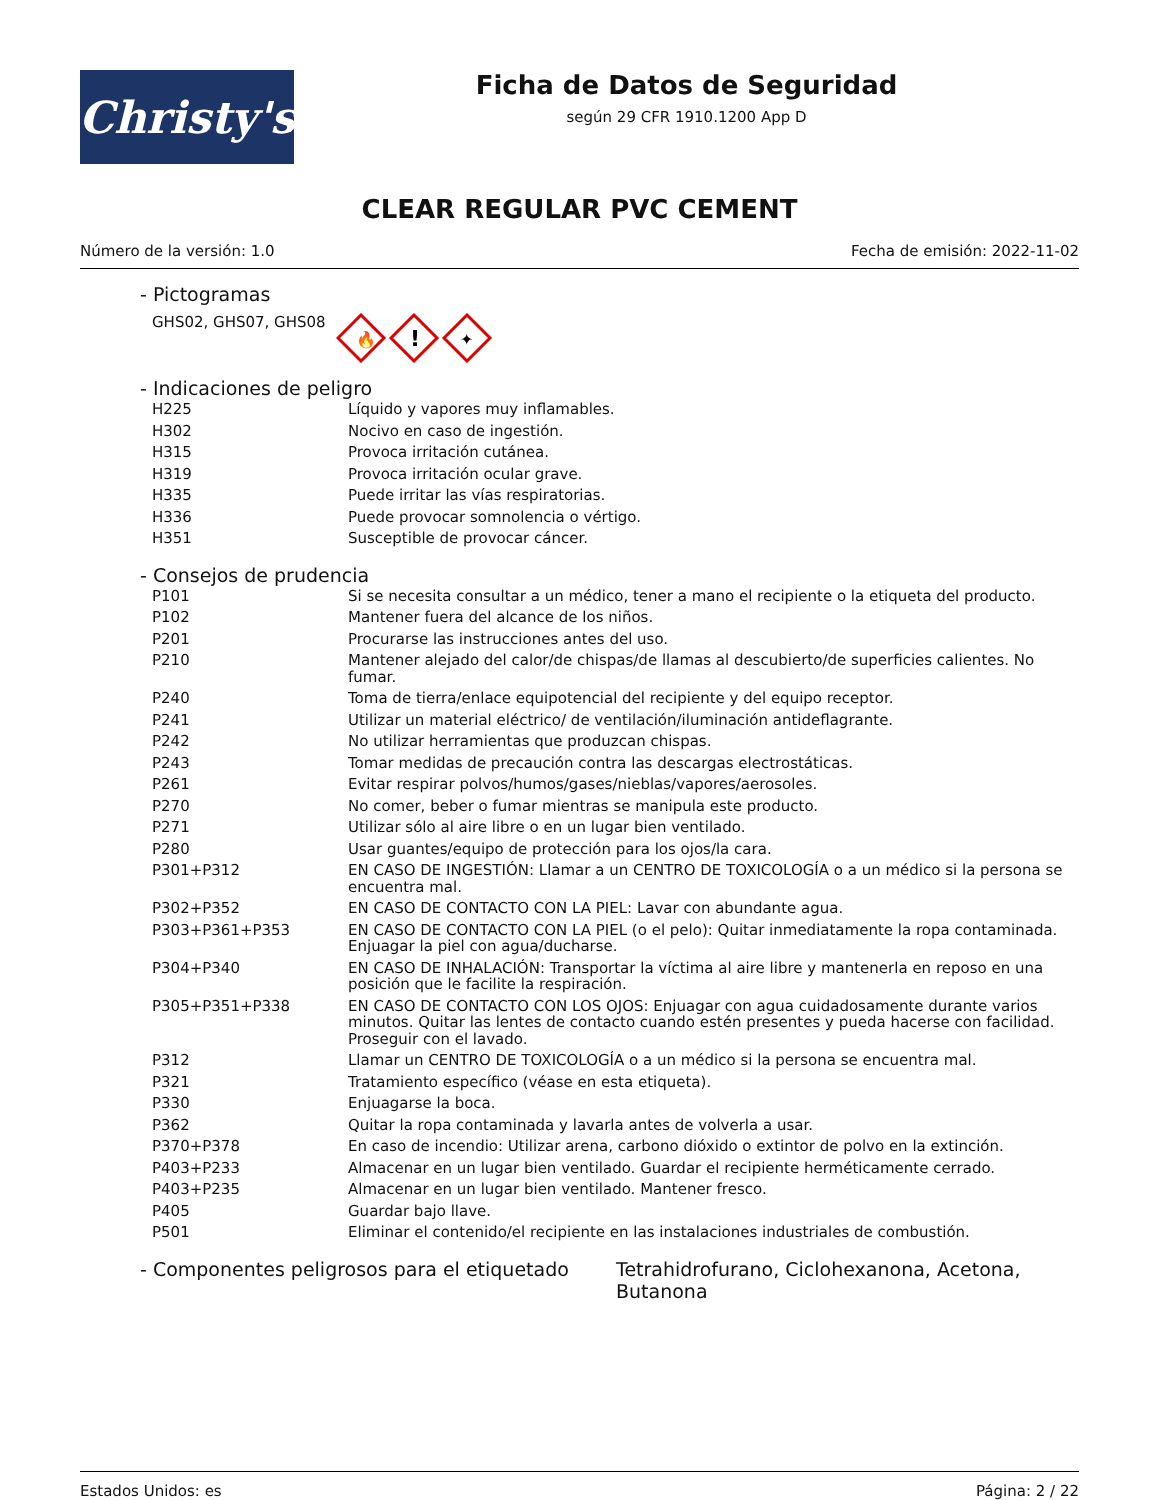Christy's
Ficha de Datos de Seguridad
según 29 CFR 1910.1200 App D
CLEAR REGULAR PVC CEMENT
Número de la versión: 1.0 Fecha de emisión: 2022-11-02
- Pictogramas
GHS02, GHS07, GHS08
🔥
!
✦
- Indicaciones de peligro
| H225 | Líquido y vapores muy inflamables. |
| H302 | Nocivo en caso de ingestión. |
| H315 | Provoca irritación cutánea. |
| H319 | Provoca irritación ocular grave. |
| H335 | Puede irritar las vías respiratorias. |
| H336 | Puede provocar somnolencia o vértigo. |
| H351 | Susceptible de provocar cáncer. |
- Consejos de prudencia
| P101 | Si se necesita consultar a un médico, tener a mano el recipiente o la etiqueta del producto. |
| P102 | Mantener fuera del alcance de los niños. |
| P201 | Procurarse las instrucciones antes del uso. |
| P210 | Mantener alejado del calor/de chispas/de llamas al descubierto/de superficies calientes. No fumar. |
| P240 | Toma de tierra/enlace equipotencial del recipiente y del equipo receptor. |
| P241 | Utilizar un material eléctrico/ de ventilación/iluminación antideflagrante. |
| P242 | No utilizar herramientas que produzcan chispas. |
| P243 | Tomar medidas de precaución contra las descargas electrostáticas. |
| P261 | Evitar respirar polvos/humos/gases/nieblas/vapores/aerosoles. |
| P270 | No comer, beber o fumar mientras se manipula este producto. |
| P271 | Utilizar sólo al aire libre o en un lugar bien ventilado. |
| P280 | Usar guantes/equipo de protección para los ojos/la cara. |
| P301+P312 | EN CASO DE INGESTIÓN: Llamar a un CENTRO DE TOXICOLOGÍA o a un médico si la persona se encuentra mal. |
| P302+P352 | EN CASO DE CONTACTO CON LA PIEL: Lavar con abundante agua. |
| P303+P361+P353 | EN CASO DE CONTACTO CON LA PIEL (o el pelo): Quitar inmediatamente la ropa contaminada. Enjuagar la piel con agua/ducharse. |
| P304+P340 | EN CASO DE INHALACIÓN: Transportar la víctima al aire libre y mantenerla en reposo en una posición que le facilite la respiración. |
| P305+P351+P338 | EN CASO DE CONTACTO CON LOS OJOS: Enjuagar con agua cuidadosamente durante varios minutos. Quitar las lentes de contacto cuando estén presentes y pueda hacerse con facilidad. Proseguir con el lavado. |
| P312 | Llamar un CENTRO DE TOXICOLOGÍA o a un médico si la persona se encuentra mal. |
| P321 | Tratamiento específico (véase en esta etiqueta). |
| P330 | Enjuagarse la boca. |
| P362 | Quitar la ropa contaminada y lavarla antes de volverla a usar. |
| P370+P378 | En caso de incendio: Utilizar arena, carbono dióxido o extintor de polvo en la extinción. |
| P403+P233 | Almacenar en un lugar bien ventilado. Guardar el recipiente herméticamente cerrado. |
| P403+P235 | Almacenar en un lugar bien ventilado. Mantener fresco. |
| P405 | Guardar bajo llave. |
| P501 | Eliminar el contenido/el recipiente en las instalaciones industriales de combustión. |
- Componentes peligrosos para el etiquetado Tetrahidrofurano, Ciclohexanona, Acetona, Butanona
Estados Unidos: es Página: 2 / 22